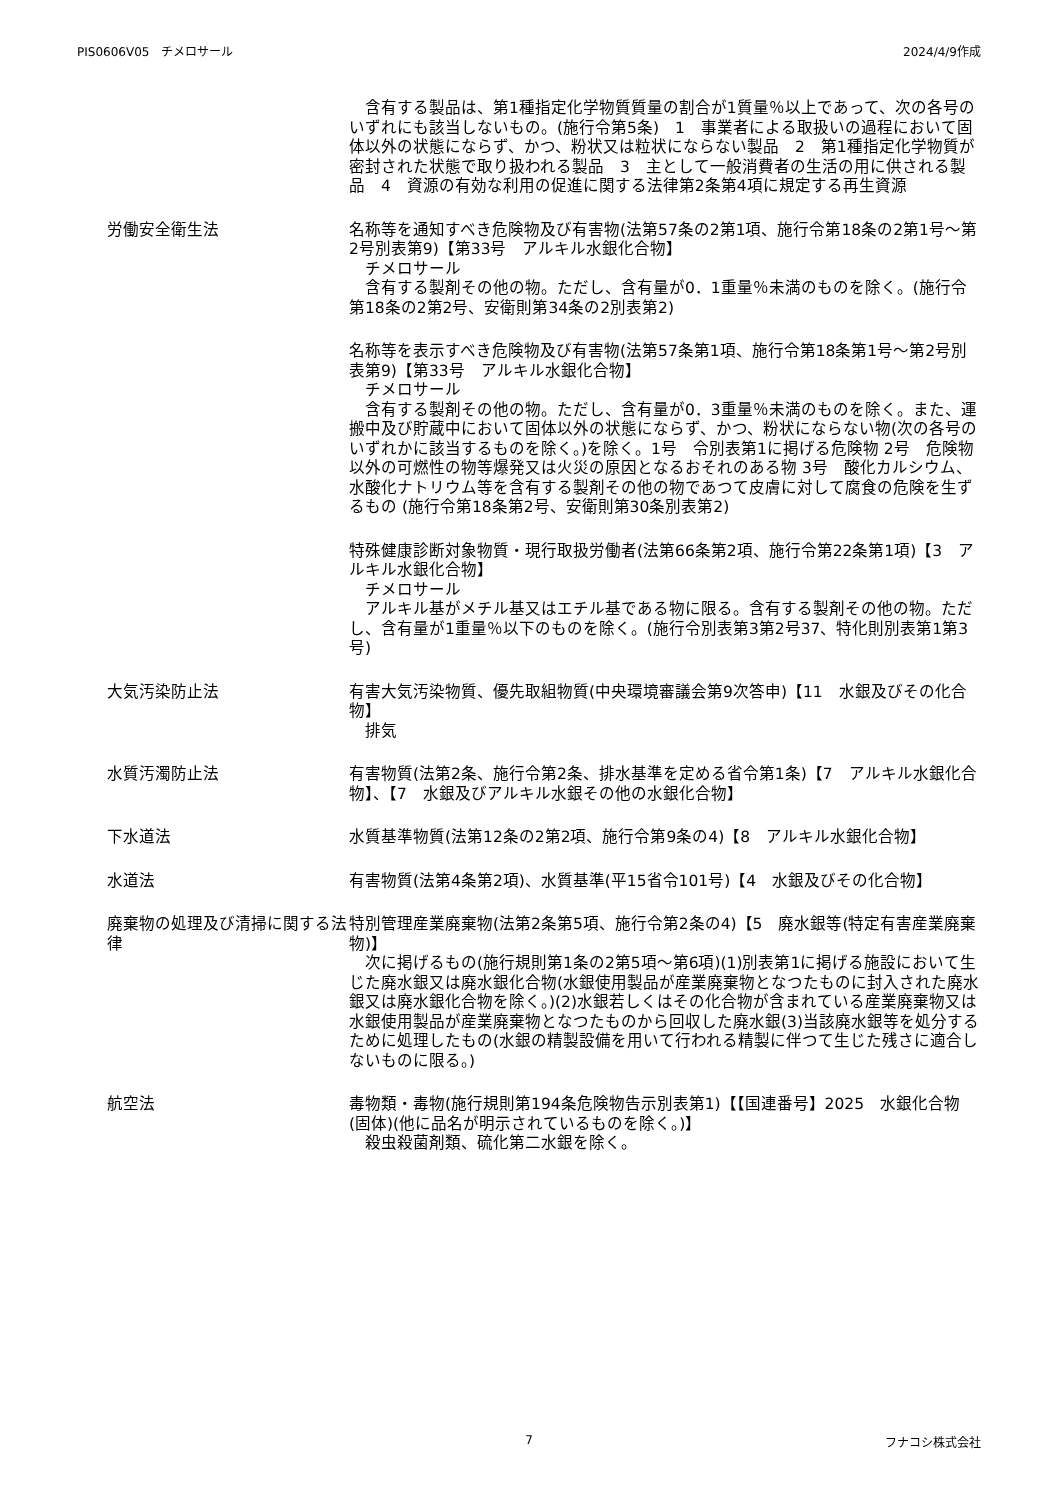PIS0606V05　チメロサール 2024/4/9作成
　含有する製品は、第1種指定化学物質質量の割合が1質量％以上であって、次の各号のいずれにも該当しないもの。(施行令第5条)　1　事業者による取扱いの過程において固体以外の状態にならず、かつ、粉状又は粒状にならない製品　2　第1種指定化学物質が密封された状態で取り扱われる製品　3　主として一般消費者の生活の用に供される製品　4　資源の有効な利用の促進に関する法律第2条第4項に規定する再生資源
労働安全衛生法 名称等を通知すべき危険物及び有害物(法第57条の2第1項、施行令第18条の2第1号～第2号別表第9)【第33号　アルキル水銀化合物】
　チメロサール
　含有する製剤その他の物。ただし、含有量が0．1重量％未満のものを除く。(施行令第18条の2第2号、安衛則第34条の2別表第2)
名称等を表示すべき危険物及び有害物(法第57条第1項、施行令第18条第1号～第2号別表第9)【第33号　アルキル水銀化合物】
　チメロサール
　含有する製剤その他の物。ただし、含有量が0．3重量％未満のものを除く。また、運搬中及び貯蔵中において固体以外の状態にならず、かつ、粉状にならない物(次の各号のいずれかに該当するものを除く。)を除く。1号　令別表第1に掲げる危険物 2号　危険物以外の可燃性の物等爆発又は火災の原因となるおそれのある物 3号　酸化カルシウム、水酸化ナトリウム等を含有する製剤その他の物であつて皮膚に対して腐食の危険を生ずるもの (施行令第18条第2号、安衛則第30条別表第2)
特殊健康診断対象物質・現行取扱労働者(法第66条第2項、施行令第22条第1項)【3　アルキル水銀化合物】
　チメロサール
　アルキル基がメチル基又はエチル基である物に限る。含有する製剤その他の物。ただし、含有量が1重量％以下のものを除く。(施行令別表第3第2号37、特化則別表第1第3号)
大気汚染防止法 有害大気汚染物質、優先取組物質(中央環境審議会第9次答申)【11　水銀及びその化合物】
　排気
水質汚濁防止法 有害物質(法第2条、施行令第2条、排水基準を定める省令第1条)【7　アルキル水銀化合物】、【7　水銀及びアルキル水銀その他の水銀化合物】
下水道法 水質基準物質(法第12条の2第2項、施行令第9条の4)【8　アルキル水銀化合物】
水道法 有害物質(法第4条第2項)、水質基準(平15省令101号)【4　水銀及びその化合物】
廃棄物の処理及び清掃に関する法律 特別管理産業廃棄物(法第2条第5項、施行令第2条の4)【5　廃水銀等(特定有害産業廃棄物)】
　次に掲げるもの(施行規則第1条の2第5項～第6項)(1)別表第1に掲げる施設において生じた廃水銀又は廃水銀化合物(水銀使用製品が産業廃棄物となつたものに封入された廃水銀又は廃水銀化合物を除く。)(2)水銀若しくはその化合物が含まれている産業廃棄物又は水銀使用製品が産業廃棄物となつたものから回収した廃水銀(3)当該廃水銀等を処分するために処理したもの(水銀の精製設備を用いて行われる精製に伴つて生じた残さに適合しないものに限る。)
航空法 毒物類・毒物(施行規則第194条危険物告示別表第1)【【国連番号】2025　水銀化合物(固体)(他に品名が明示されているものを除く。)】
　殺虫殺菌剤類、硫化第二水銀を除く。
7 フナコシ株式会社